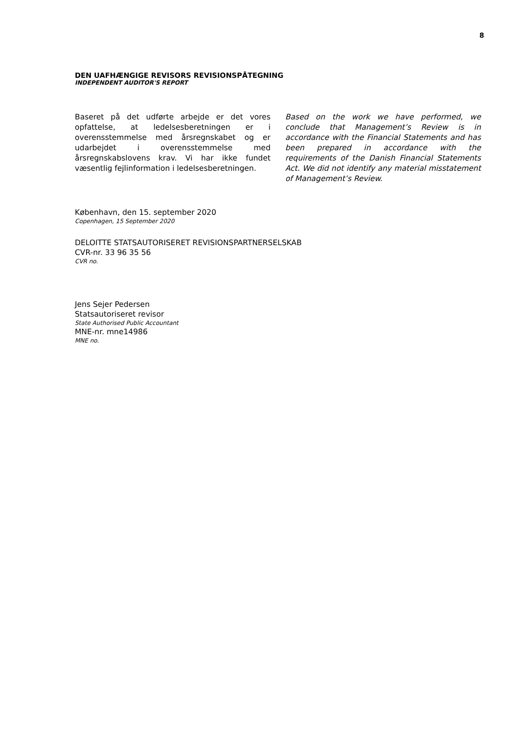8
DEN UAFHÆNGIGE REVISORS REVISIONSPÅTEGNING
INDEPENDENT AUDITOR'S REPORT
Baseret på det udførte arbejde er det vores opfattelse, at ledelsesberetningen er i overensstemmelse med årsregnskabet og er udarbejdet i overensstemmelse med årsregnskabslovens krav. Vi har ikke fundet væsentlig fejlinformation i ledelsesberetningen.
Based on the work we have performed, we conclude that Management’s Review is in accordance with the Financial Statements and has been prepared in accordance with the requirements of the Danish Financial Statements Act. We did not identify any material misstatement of Management’s Review.
København, den 15. september 2020
Copenhagen, 15 September 2020
DELOITTE STATSAUTORISERET REVISIONSPARTNERSELSKAB
CVR-nr. 33 96 35 56
CVR no.
Jens Sejer Pedersen
Statsautoriseret revisor
State Authorised Public Accountant
MNE-nr. mne14986
MNE no.